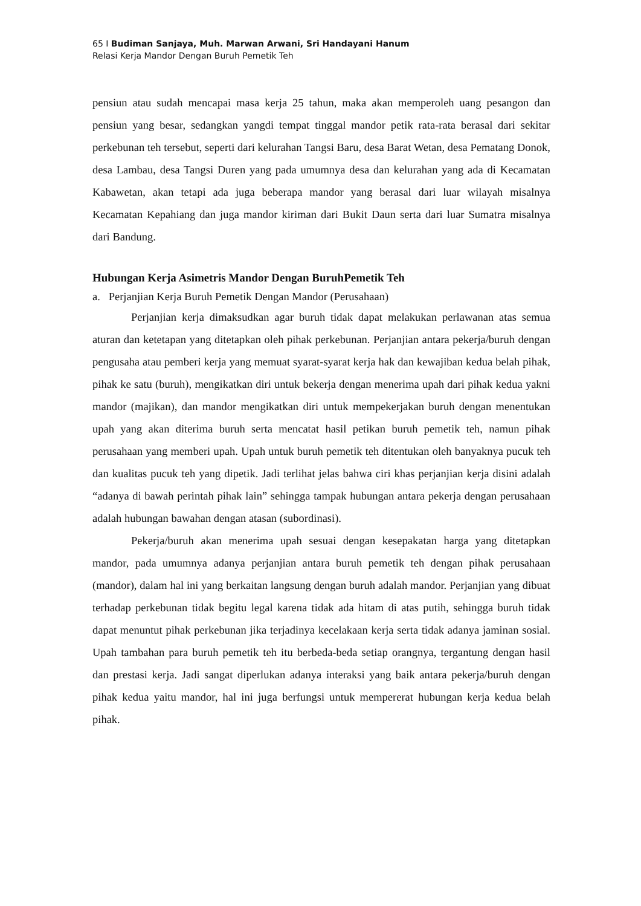65 I Budiman Sanjaya, Muh. Marwan Arwani, Sri Handayani Hanum
Relasi Kerja Mandor Dengan Buruh Pemetik Teh
pensiun atau sudah mencapai masa kerja 25 tahun, maka akan memperoleh uang pesangon dan pensiun yang besar, sedangkan yangdi tempat tinggal mandor petik rata-rata berasal dari sekitar perkebunan teh tersebut, seperti dari kelurahan Tangsi Baru, desa Barat Wetan, desa Pematang Donok, desa Lambau, desa Tangsi Duren yang pada umumnya desa dan kelurahan yang ada di Kecamatan Kabawetan, akan tetapi ada juga beberapa mandor yang berasal dari luar wilayah misalnya Kecamatan Kepahiang dan juga mandor kiriman dari Bukit Daun serta dari luar Sumatra misalnya dari Bandung.
Hubungan Kerja Asimetris Mandor Dengan BuruhPemetik Teh
a. Perjanjian Kerja Buruh Pemetik Dengan Mandor (Perusahaan)
Perjanjian kerja dimaksudkan agar buruh tidak dapat melakukan perlawanan atas semua aturan dan ketetapan yang ditetapkan oleh pihak perkebunan. Perjanjian antara pekerja/buruh dengan pengusaha atau pemberi kerja yang memuat syarat-syarat kerja hak dan kewajiban kedua belah pihak, pihak ke satu (buruh), mengikatkan diri untuk bekerja dengan menerima upah dari pihak kedua yakni mandor (majikan), dan mandor mengikatkan diri untuk mempekerjakan buruh dengan menentukan upah yang akan diterima buruh serta mencatat hasil petikan buruh pemetik teh, namun pihak perusahaan yang memberi upah. Upah untuk buruh pemetik teh ditentukan oleh banyaknya pucuk teh dan kualitas pucuk teh yang dipetik. Jadi terlihat jelas bahwa ciri khas perjanjian kerja disini adalah “adanya di bawah perintah pihak lain” sehingga tampak hubungan antara pekerja dengan perusahaan adalah hubungan bawahan dengan atasan (subordinasi).
Pekerja/buruh akan menerima upah sesuai dengan kesepakatan harga yang ditetapkan mandor, pada umumnya adanya perjanjian antara buruh pemetik teh dengan pihak perusahaan (mandor), dalam hal ini yang berkaitan langsung dengan buruh adalah mandor. Perjanjian yang dibuat terhadap perkebunan tidak begitu legal karena tidak ada hitam di atas putih, sehingga buruh tidak dapat menuntut pihak perkebunan jika terjadinya kecelakaan kerja serta tidak adanya jaminan sosial. Upah tambahan para buruh pemetik teh itu berbeda-beda setiap orangnya, tergantung dengan hasil dan prestasi kerja. Jadi sangat diperlukan adanya interaksi yang baik antara pekerja/buruh dengan pihak kedua yaitu mandor, hal ini juga berfungsi untuk mempererat hubungan kerja kedua belah pihak.